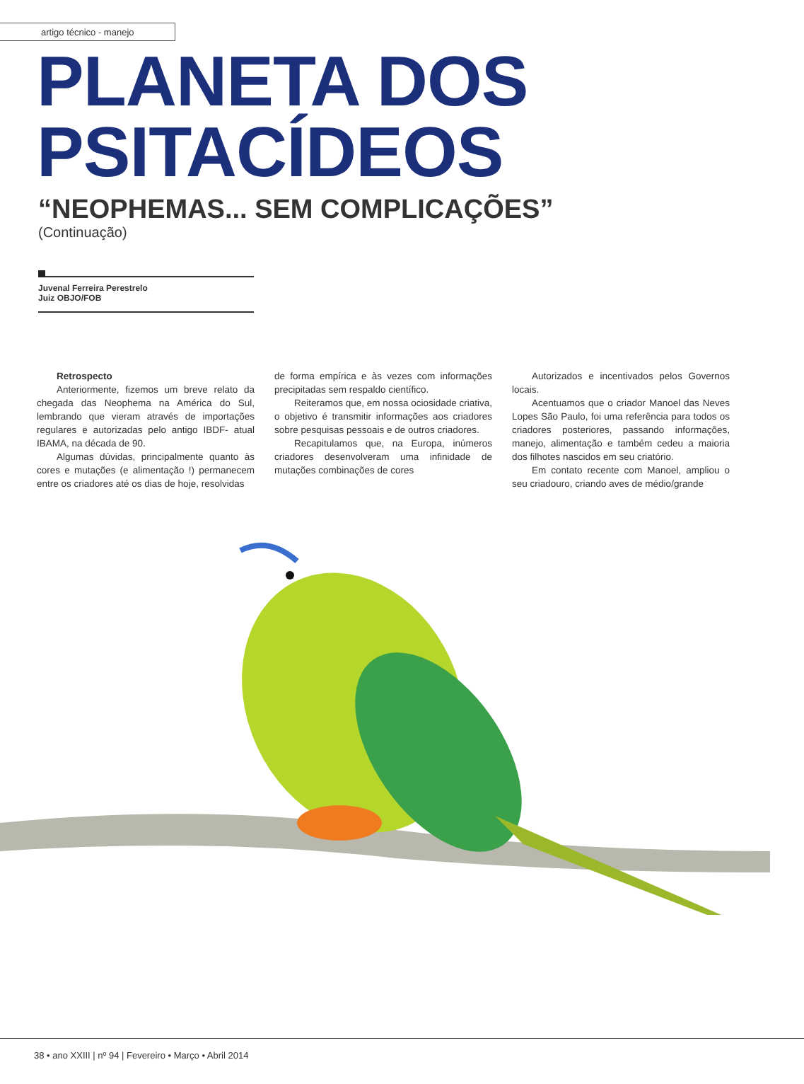artigo técnico - manejo
PLANETA DOS
PSITACÍDEOS
“NEOPHEMAS... SEM COMPLICAÇÕES”
(Continuação)
Juvenal Ferreira Perestrelo
Juiz OBJO/FOB
Retrospecto
Anteriormente, fizemos um breve relato da chegada das Neophema na América do Sul, lembrando que vieram através de importações regulares e autorizadas pelo antigo IBDF- atual IBAMA, na década de 90.
Algumas dúvidas, principalmente quanto às cores e mutações (e alimentação !) permanecem entre os criadores até os dias de hoje, resolvidas
de forma empírica e às vezes com informações precipitadas sem respaldo científico.
Reiteramos que, em nossa ociosidade criativa, o objetivo é transmitir informações aos criadores sobre pesquisas pessoais e de outros criadores.
Recapitulamos que, na Europa, inúmeros criadores desenvolveram uma infinidade de mutações combinações de cores
Autorizados e incentivados pelos Governos locais.
Acentuamos que o criador Manoel das Neves Lopes São Paulo, foi uma referência para todos os criadores posteriores, passando informações, manejo, alimentação e também cedeu a maioria dos filhotes nascidos em seu criatório.
Em contato recente com Manoel, ampliou o seu criadouro, criando aves de médio/grande
38 • ano XXIII | nº 94 | Fevereiro • Março • Abril 2014